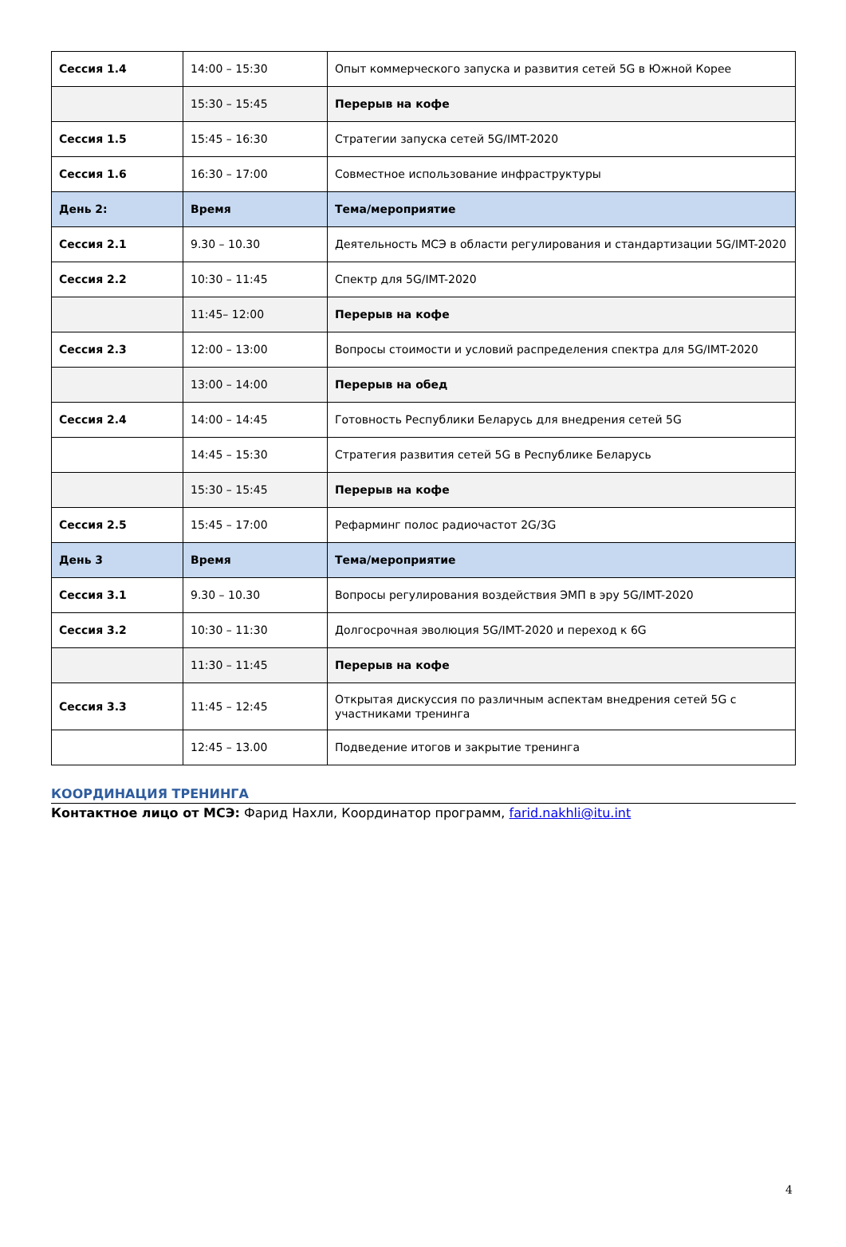| Сессия 1.4 | 14:00 – 15:30 | Опыт коммерческого запуска и развития сетей 5G в Южной Корее |
| | 15:30 – 15:45 | Перерыв на кофе |
| Сессия 1.5 | 15:45 – 16:30 | Стратегии запуска сетей 5G/IMT-2020 |
| Сессия 1.6 | 16:30 – 17:00 | Совместное использование инфраструктуры |
| День 2: | Время | Тема/мероприятие |
| Сессия 2.1 | 9.30 – 10.30 | Деятельность МСЭ в области регулирования и стандартизации 5G/IMT-2020 |
| Сессия 2.2 | 10:30 – 11:45 | Спектр для 5G/IMT-2020 |
| | 11:45– 12:00 | Перерыв на кофе |
| Сессия 2.3 | 12:00 – 13:00 | Вопросы стоимости и условий распределения спектра для 5G/IMT-2020 |
| | 13:00 – 14:00 | Перерыв на обед |
| Сессия 2.4 | 14:00 – 14:45 | Готовность Республики Беларусь для внедрения сетей 5G |
| | 14:45 – 15:30 | Стратегия развития сетей 5G в Республике Беларусь |
| | 15:30 – 15:45 | Перерыв на кофе |
| Сессия 2.5 | 15:45 – 17:00 | Рефарминг полос радиочастот 2G/3G |
| День 3 | Время | Тема/мероприятие |
| Сессия 3.1 | 9.30 – 10.30 | Вопросы регулирования воздействия ЭМП в эру 5G/IMT-2020 |
| Сессия 3.2 | 10:30 – 11:30 | Долгосрочная эволюция 5G/IMT-2020 и переход к 6G |
| | 11:30 – 11:45 | Перерыв на кофе |
| Сессия 3.3 | 11:45 – 12:45 | Открытая дискуссия по различным аспектам внедрения сетей 5G с участниками тренинга |
| | 12:45 – 13.00 | Подведение итогов и закрытие тренинга |
КООРДИНАЦИЯ ТРЕНИНГА
Контактное лицо от МСЭ: Фарид Нахли, Координатор программ, farid.nakhli@itu.int
4